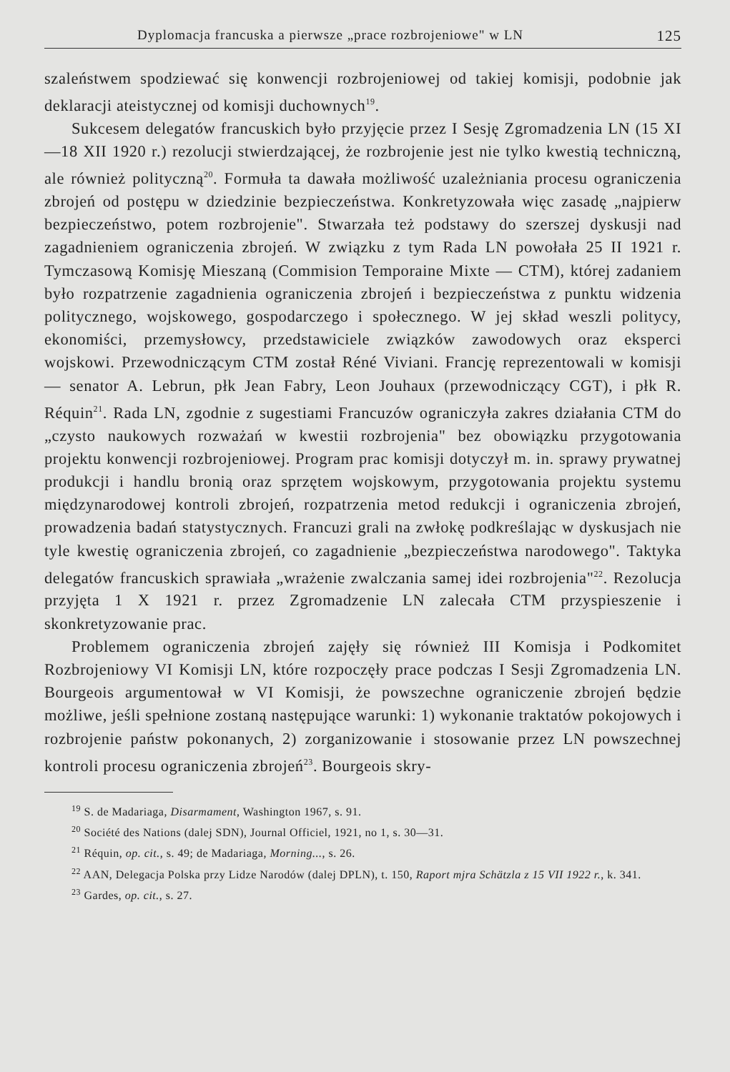Dyplomacja francuska a pierwsze „prace rozbrojeniowe" w LN 125
szaleństwem spodziewać się konwencji rozbrojeniowej od takiej komisji, podobnie jak deklaracji ateistycznej od komisji duchownych<sup>19</sup>.
Sukcesem delegatów francuskich było przyjęcie przez I Sesję Zgromadzenia LN (15 XI—18 XII 1920 r.) rezolucji stwierdzającej, że rozbrojenie jest nie tylko kwestią techniczną, ale również polityczną<sup>20</sup>. Formuła ta dawała możliwość uzależniania procesu ograniczenia zbrojeń od postępu w dziedzinie bezpieczeństwa. Konkretyzowała więc zasadę „najpierw bezpieczeństwo, potem rozbrojenie". Stwarzała też podstawy do szerszej dyskusji nad zagadnieniem ograniczenia zbrojeń. W związku z tym Rada LN powołała 25 II 1921 r. Tymczasową Komisję Mieszaną (Commision Temporaine Mixte — CTM), której zadaniem było rozpatrzenie zagadnienia ograniczenia zbrojeń i bezpieczeństwa z punktu widzenia politycznego, wojskowego, gospodarczego i społecznego. W jej skład weszli politycy, ekonomiści, przemysłowcy, przedstawiciele związków zawodowych oraz eksperci wojskowi. Przewodniczącym CTM został Réné Viviani. Francję reprezentowali w komisji — senator A. Lebrun, płk Jean Fabry, Leon Jouhaux (przewodniczący CGT), i płk R. Réquin<sup>21</sup>. Rada LN, zgodnie z sugestiami Francuzów ograniczyła zakres działania CTM do „czysto naukowych rozważań w kwestii rozbrojenia" bez obowiązku przygotowania projektu konwencji rozbrojeniowej. Program prac komisji dotyczył m. in. sprawy prywatnej produkcji i handlu bronią oraz sprzętem wojskowym, przygotowania projektu systemu międzynarodowej kontroli zbrojeń, rozpatrzenia metod redukcji i ograniczenia zbrojeń, prowadzenia badań statystycznych. Francuzi grali na zwłokę podkreślając w dyskusjach nie tyle kwestię ograniczenia zbrojeń, co zagadnienie „bezpieczeństwa narodowego". Taktyka delegatów francuskich sprawiała „wrażenie zwalczania samej idei rozbrojenia"<sup>22</sup>. Rezolucja przyjęta 1 X 1921 r. przez Zgromadzenie LN zalecała CTM przyspieszenie i skonkretyzowanie prac.
Problemem ograniczenia zbrojeń zajęły się również III Komisja i Podkomitet Rozbrojeniowy VI Komisji LN, które rozpoczęły prace podczas I Sesji Zgromadzenia LN. Bourgeois argumentował w VI Komisji, że powszechne ograniczenie zbrojeń będzie możliwe, jeśli spełnione zostaną następujące warunki: 1) wykonanie traktatów pokojowych i rozbrojenie państw pokonanych, 2) zorganizowanie i stosowanie przez LN powszechnej kontroli procesu ograniczenia zbrojeń<sup>23</sup>. Bourgeois skry-
<sup>19</sup> S. de Madariaga, Disarmament, Washington 1967, s. 91.
<sup>20</sup> Société des Nations (dalej SDN), Journal Officiel, 1921, no 1, s. 30—31.
<sup>21</sup> Réquin, op. cit., s. 49; de Madariaga, Morning..., s. 26.
<sup>22</sup> AAN, Delegacja Polska przy Lidze Narodów (dalej DPLN), t. 150, Raport mjra Schätzla z 15 VII 1922 r., k. 341.
<sup>23</sup> Gardes, op. cit., s. 27.